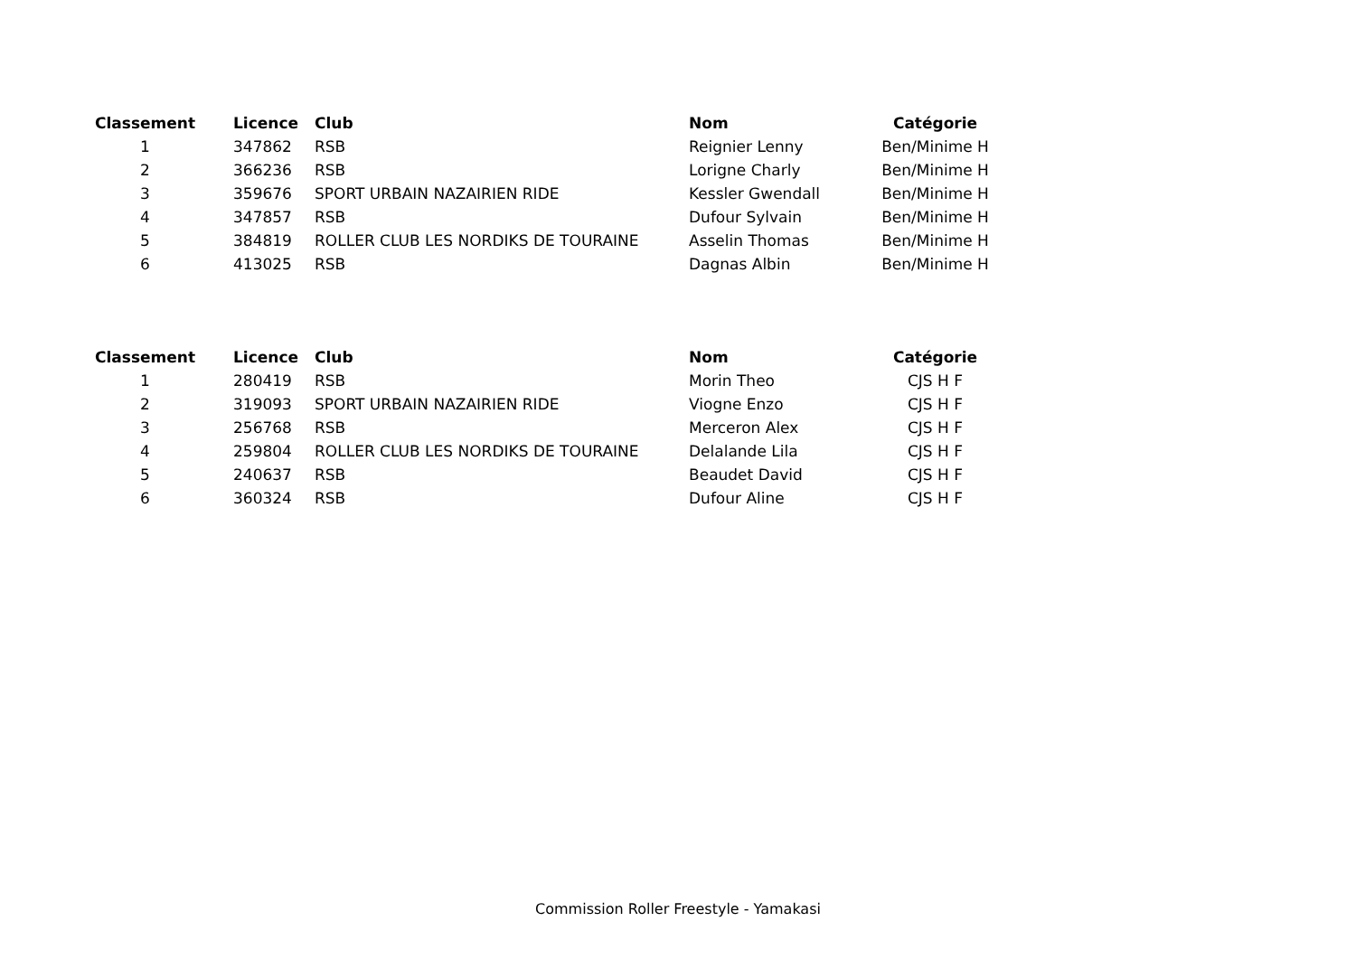| Classement | | Licence | Club | Nom | Catégorie |
| --- | --- | --- | --- | --- | --- |
| 1 | | 347862 | RSB | Reignier Lenny | Ben/Minime H |
| 2 | | 366236 | RSB | Lorigne Charly | Ben/Minime H |
| 3 | | 359676 | SPORT URBAIN NAZAIRIEN RIDE | Kessler Gwendall | Ben/Minime H |
| 4 | | 347857 | RSB | Dufour Sylvain | Ben/Minime H |
| 5 | | 384819 | ROLLER CLUB LES NORDIKS DE TOURAINE | Asselin Thomas | Ben/Minime H |
| 6 | | 413025 | RSB | Dagnas Albin | Ben/Minime H |
| Classement | | Licence | Club | Nom | Catégorie |
| --- | --- | --- | --- | --- | --- |
| 1 | | 280419 | RSB | Morin Theo | CJS H F |
| 2 | | 319093 | SPORT URBAIN NAZAIRIEN RIDE | Viogne Enzo | CJS H F |
| 3 | | 256768 | RSB | Merceron Alex | CJS H F |
| 4 | | 259804 | ROLLER CLUB LES NORDIKS DE TOURAINE | Delalande Lila | CJS H F |
| 5 | | 240637 | RSB | Beaudet David | CJS H F |
| 6 | | 360324 | RSB | Dufour Aline | CJS H F |
Commission Roller Freestyle - Yamakasi